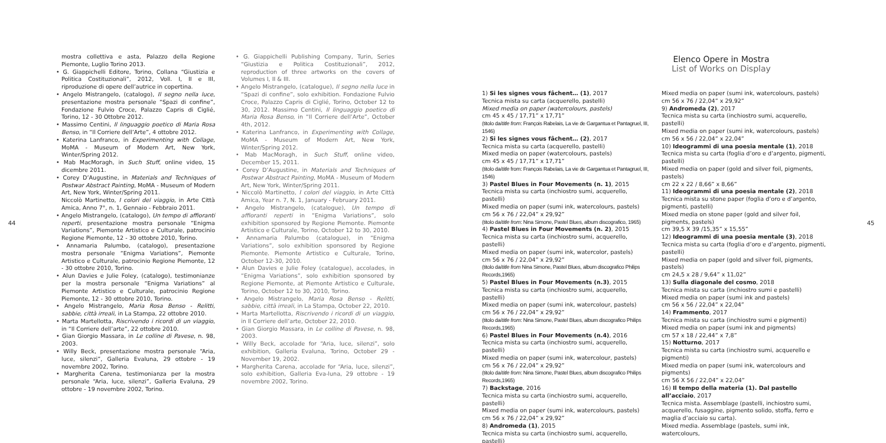44
mostra collettiva e asta, Palazzo della Regione Piemonte, Luglio Torino 2013.
• G. Giappichelli Editore, Torino, Collana “Giustizia e Politica Costituzionali”, 2012, Voll. I, II e III, riproduzione di opere dell’autrice in copertina.
• Angelo Mistrangelo, (catalogo), Il segno nella luce, presentazione mostra personale “Spazi di confine”, Fondazione Fulvio Croce, Palazzo Capris di Ciglié, Torino, 12 - 30 Ottobre 2012.
• Massimo Centini, Il linguaggio poetico di Maria Rosa Benso, in “Il Corriere dell’Arte”, 4 ottobre 2012.
• Katerina Lanfranco, in Experimenting with Collage, MoMA - Museum of Modern Art, New York, Winter/Spring 2012.
• Mab MacMoragh, in Such Stuff, online video, 15 dicembre 2011.
• Corey D’Augustine, in Materials and Techniques of Postwar Abstract Painting, MoMA - Museum of Modern Art, New York, Winter/Spring 2011.
Niccolò Martinetto, I colori del viaggio, in Arte Città Amica, Anno 7°, n. 1, Gennaio - Febbraio 2011.
• Angelo Mistrangelo, (catalogo), Un tempo di affioranti reperti, presentazione mostra personale “Enigma Variations”, Piemonte Artistico e Culturale, patrocinio Regione Piemonte, 12 - 30 ottobre 2010, Torino.
• Annamaria Palumbo, (catalogo), presentazione mostra personale “Enigma Variations”, Piemonte Artistico e Culturale, patrocinio Regione Piemonte, 12 - 30 ottobre 2010, Torino.
• Alun Davies e Julie Foley, (catalogo), testimonianze per la mostra personale “Enigma Variations” al Piemonte Artistico e Culturale, patrocinio Regione Piemonte, 12 - 30 ottobre 2010, Torino.
• Angelo Mistrangelo, Maria Rosa Benso - Relitti, sabbie, città irreali, in La Stampa, 22 ottobre 2010.
• Marta Martellotta, Riscrivendo i ricordi di un viaggio, in “Il Corriere dell’arte”, 22 ottobre 2010.
• Gian Giorgio Massara, in Le colline di Pavese, n. 98, 2003.
• Willy Beck, presentazione mostra personale “Aria, luce, silenzi”, Galleria Evaluna, 29 ottobre - 19 novembre 2002, Torino.
• Margherita Carena, testimonianza per la mostra personale “Aria, luce, silenzi”, Galleria Evaluna, 29 ottobre - 19 novembre 2002, Torino.
• G. Giappichelli Publishing Company, Turin, Series “Giustizia e Politica Costituzionali”, 2012, reproduction of three artworks on the covers of Volumes I, II & III.
• Angelo Mistrangelo, (catalogue), Il segno nella luce in “Spazi di confine”, solo exhibition. Fondazione Fulvio Croce, Palazzo Capris di Ciglié, Torino, October 12 to 30, 2012. Massimo Centini, Il linguaggio poetico di Maria Rosa Benso, in “Il Corriere dell’Arte”, October 4th, 2012.
• Katerina Lanfranco, in Experimenting with Collage, MoMA - Museum of Modern Art, New York, Winter/Spring 2012.
• Mab MacMoragh, in Such Stuff, online video, December 15, 2011.
• Corey D’Augustine, in Materials and Techniques of Postwar Abstract Painting, MoMA - Museum of Modern Art, New York, Winter/Spring 2011.
• Niccolò Martinetto, I colori del viaggio, in Arte Città Amica, Year n. 7, N. 1, January - February 2011.
• Angelo Mistrangelo, (catalogue), Un tempo di affioranti reperti in “Enigma Variations”, solo exhibition sponsored by Regione Piemonte. Piemonte Artistico e Culturale, Torino, October 12 to 30, 2010.
• Annamaria Palumbo (catalogue), in “Enigma Variations”, solo exhibition sponsored by Regione Piemonte. Piemonte Artistico e Culturale, Torino, October 12-30, 2010.
• Alun Davies e Julie Foley (catalogue), accolades, in “Enigma Variations”, solo exhibition sponsored by Regione Piemonte, at Piemonte Artistico e Culturale, Torino, October 12 to 30, 2010, Torino.
• Angelo Mistrangelo, Maria Rosa Benso - Relitti, sabbie, città irreali, in La Stampa, October 22, 2010.
• Marta Martellotta, Riscrivendo i ricordi di un viaggio, in Il Corriere dell’arte, October 22, 2010.
• Gian Giorgio Massara, in Le colline di Pavese, n. 98, 2003.
• Willy Beck, accolade for “Aria, luce, silenzi”, solo exhibition, Galleria Evaluna, Torino, October 29 - November 19, 2002.
• Margherita Carena, accolade for “Aria, luce, silenzi”, solo exhibition, Galleria Eva-luna, 29 ottobre - 19 novembre 2002, Torino.
Elenco Opere in Mostra
List of Works on Display
1) Si les signes vous fâchent… (1), 2017
Tecnica mista su carta (acquerello, pastelli)
Mixed media on paper (watercolours, pastels)
cm 45 x 45 / 17,71” x 17,71”
(titolo da/title from: François Rabelais, La vie de Gargantua et Pantagruel, III, 1546)
2) Si les signes vous fâchent… (2), 2017
Tecnica mista su carta (acquerello, pastelli)
Mixed media on paper (watercolours, pastels)
cm 45 x 45 / 17,71” x 17,71”
(titolo da/title from: François Rabelais, La vie de Gargantua et Pantagruel, III, 1546)
3) Pastel Blues in Four Movements (n. 1), 2015
Tecnica mista su carta (inchiostro sumi, acquerello, pastelli)
Mixed media on paper (sumi ink, watercolours, pastels)
cm 56 x 76 / 22,04” x 29,92”
(titolo da/title from: Nina Simone, Pastel Blues, album discografico, 1965)
4) Pastel Blues in Four Movements (n. 2), 2015
Tecnica mista su carta (inchiostro sumi, acquerello, pastelli)
Mixed media on paper (sumi ink, watercolor, pastels)
cm 56 x 76 / 22,04” x 29,92”
(titolo da/title from Nina Simone, Pastel Blues, album discografico Philips Records,1965)
5) Pastel Blues in Four Movements (n.3), 2015
Tecnica mista su carta (inchiostro sumi, acquerello, pastelli)
Mixed media on paper (sumi ink, watercolour, pastels)
cm 56 x 76 / 22,04” x 29,92”
(titolo da/title from: Nina Simone, Pastel Blues, album discografico Philips Records,1965)
6) Pastel Blues in Four Movements (n.4), 2016
Tecnica mista su carta (inchiostro sumi, acquerello, pastelli)
Mixed media on paper (sumi ink, watercolour, pastels)
cm 56 x 76 / 22,04” x 29,92”
(titolo da/title from: Nina Simone, Pastel Blues, album discografico Philips Records,1965)
7) Backstage, 2016
Tecnica mista su carta (inchiostro sumi, acquerello, pastelli)
Mixed media on paper (sumi ink, watercolours, pastels)
cm 56 x 76 / 22,04” x 29,92”
8) Andromeda (1), 2015
Tecnica mista su carta (inchiostro sumi, acquerello, pastelli)
Mixed media on paper (sumi ink, watercolours, pastels)
cm 56 x 76 / 22,04” x 29,92”
9) Andromeda (2), 2017
Tecnica mista su carta (inchiostro sumi, acquerello, pastelli)
Mixed media on paper (sumi ink, watercolours, pastels)
cm 56 x 56 / 22,04” x 22,04”
10) Ideogrammi di una poesia mentale (1), 2018
Tecnica mista su carta (foglia d’oro e d’argento, pigmenti, pastelli)
Mixed media on paper (gold and silver foil, pigments, pastels)
cm 22 x 22 / 8,66” x 8,66”
11) Ideogrammi di una poesia mentale (2), 2018
Tecnica mista su stone paper (foglia d’oro e d’argento, pigmenti, pastelli)
Mixed media on stone paper (gold and silver foil, pigments, pastels)
cm 39,5 X 39 /15,35” x 15,55”
12) Ideogrammi di una poesia mentale (3), 2018
Tecnica mista su carta (foglia d’oro e d’argento, pigmenti, pastelli)
Mixed media on paper (gold and silver foil, pigments, pastels)
cm 24,5 x 28 / 9,64” x 11,02”
13) Sulla diagonale del cosmo, 2018
Tecnica mista su carta (inchiostro sumi e pastelli)
Mixed media on paper (sumi ink and pastels)
cm 56 x 56 / 22,04” x 22,04”
14) Frammento, 2017
Tecnica mista su carta (inchiostro sumi e pigmenti)
Mixed media on paper (sumi ink and pigments)
cm 57 x 18 / 22,44” x 7,8”
15) Notturno, 2017
Tecnica mista su carta (inchiostro sumi, acquerello e pigmenti)
Mixed media on paper (sumi ink, watercolours and pigments)
cm 56 X 56 / 22,04” x 22,04”
16) Il tempo della materia (1). Dal pastello all’acciaio, 2017
Tecnica mista. Assemblage (pastelli, inchiostro sumi, acquerello, fusaggine, pigmento solido, stoffa, ferro e maglia d’acciaio su carta).
Mixed media. Assemblage (pastels, sumi ink, watercolours,
45